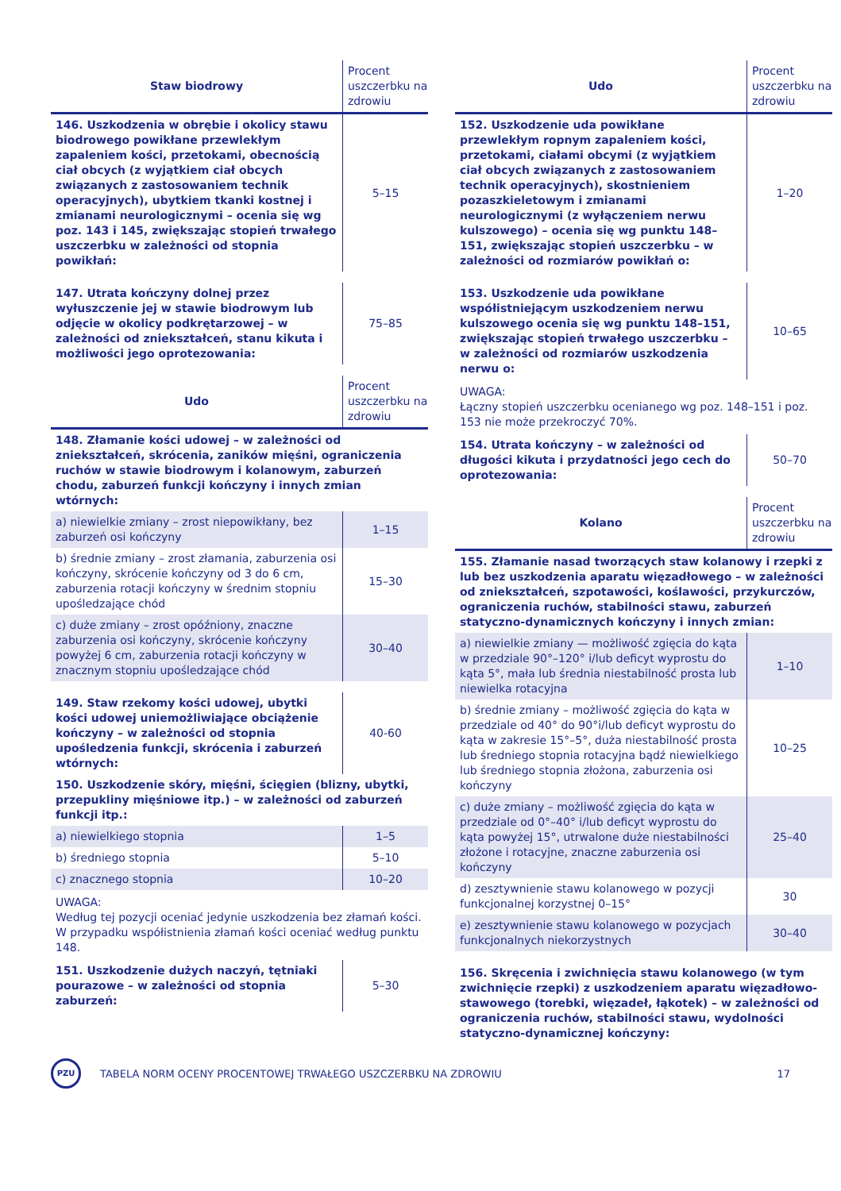| Staw biodrowy | Procent uszczerbku na zdrowiu |
| --- | --- |
| 146. Uszkodzenia w obrębie i okolicy stawu biodrowego powikłane przewlekłym zapaleniem kości, przetokami, obecnością ciał obcych (z wyjątkiem ciał obcych związanych z zastosowaniem technik operacyjnych), ubytkiem tkanki kostnej i zmianami neurologicznymi – ocenia się wg poz. 143 i 145, zwiększając stopień trwałego uszczerbku w zależności od stopnia powikłań: | 5–15 |
| 147. Utrata kończyny dolnej przez wyłuszczenie jej w stawie biodrowym lub odjęcie w okolicy podkrętarzowej – w zależności od zniekształceń, stanu kikuta i możliwości jego oprotezowania: | 75–85 |
| Udo | Procent uszczerbku na zdrowiu |
| 148. Złamanie kości udowej – w zależności od zniekształceń, skrócenia, zaników mięśni, ograniczenia ruchów w stawie biodrowym i kolanowym, zaburzeń chodu, zaburzeń funkcji kończyny i innych zmian wtórnych: | |
| a) niewielkie zmiany – zrost niepowikłany, bez zaburzeń osi kończyny | 1–15 |
| b) średnie zmiany – zrost złamania, zaburzenia osi kończyny, skrócenie kończyny od 3 do 6 cm, zaburzenia rotacji kończyny w średnim stopniu upośledzające chód | 15–30 |
| c) duże zmiany – zrost opóźniony, znaczne zaburzenia osi kończyny, skrócenie kończyny powyżej 6 cm, zaburzenia rotacji kończyny w znacznym stopniu upośledzające chód | 30–40 |
| 149. Staw rzekomy kości udowej, ubytki kości udowej uniemożliwiające obciążenie kończyny – w zależności od stopnia upośledzenia funkcji, skrócenia i zaburzeń wtórnych: | 40-60 |
| 150. Uszkodzenie skóry, mięśni, ścięgien (blizny, ubytki, przepukliny mięśniowe itp.) – w zależności od zaburzeń funkcji itp.: | |
| a) niewielkiego stopnia | 1–5 |
| b) średniego stopnia | 5–10 |
| c) znacznego stopnia | 10–20 |
UWAGA:
Według tej pozycji oceniać jedynie uszkodzenia bez złamań kości. W przypadku współistnienia złamań kości oceniać według punktu 148.
| 151. Uszkodzenie dużych naczyń, tętniaki pourazowe – w zależności od stopnia zaburzeń: | 5–30 |
| Udo | Procent uszczerbku na zdrowiu |
| --- | --- |
| 152. Uszkodzenie uda powikłane przewlekłym ropnym zapaleniem kości, przetokami, ciałami obcymi (z wyjątkiem ciał obcych związanych z zastosowaniem technik operacyjnych), skostnieniem pozaszkieletowym i zmianami neurologicznymi (z wyłączeniem nerwu kulszowego) – ocenia się wg punktu 148–151, zwiększając stopień uszczerbku – w zależności od rozmiarów powikłań o: | 1–20 |
| 153. Uszkodzenie uda powikłane współistniejącym uszkodzeniem nerwu kulszowego ocenia się wg punktu 148–151, zwiększając stopień trwałego uszczerbku – w zależności od rozmiarów uszkodzenia nerwu o: | 10–65 |
UWAGA:
Łączny stopień uszczerbku ocenianego wg poz. 148–151 i poz. 153 nie może przekroczyć 70%.
| 154. Utrata kończyny – w zależności od długości kikuta i przydatności jego cech do oprotezowania: | 50–70 |
| Kolano | Procent uszczerbku na zdrowiu |
| 155. Złamanie nasad tworzących staw kolanowy i rzepki z lub bez uszkodzenia aparatu więzadłowego – w zależności od zniekształceń, szpotawości, koślawości, przykurczów, ograniczenia ruchów, stabilności stawu, zaburzeń statyczno-dynamicznych kończyny i innych zmian: | |
| a) niewielkie zmiany — możliwość zgięcia do kąta w przedziale 90°–120° i/lub deficyt wyprostu do kąta 5°, mała lub średnia niestabilność prosta lub niewielka rotacyjna | 1–10 |
| b) średnie zmiany – możliwość zgięcia do kąta w przedziale od 40° do 90°i/lub deficyt wyprostu do kąta w zakresie 15°–5°, duża niestabilność prosta lub średniego stopnia rotacyjna bądź niewielkiego lub średniego stopnia złożona, zaburzenia osi kończyny | 10–25 |
| c) duże zmiany – możliwość zgięcia do kąta w przedziale od 0°–40° i/lub deficyt wyprostu do kąta powyżej 15°, utrwalone duże niestabilności złożone i rotacyjne, znaczne zaburzenia osi kończyny | 25–40 |
| d) zesztywnienie stawu kolanowego w pozycji funkcjonalnej korzystnej 0–15° | 30 |
| e) zesztywnienie stawu kolanowego w pozycjach funkcjonalnych niekorzystnych | 30–40 |
| 156. Skręcenia i zwichnięcia stawu kolanowego (w tym zwichnięcie rzepki) z uszkodzeniem aparatu więzadłowo-stawowego (torebki, więzadeł, łąkotek) – w zależności od ograniczenia ruchów, stabilności stawu, wydolności statyczno-dynamicznej kończyny: | |
PZU
TABELA NORM OCENY PROCENTOWEJ TRWAŁEGO USZCZERBKU NA ZDROWIU
17